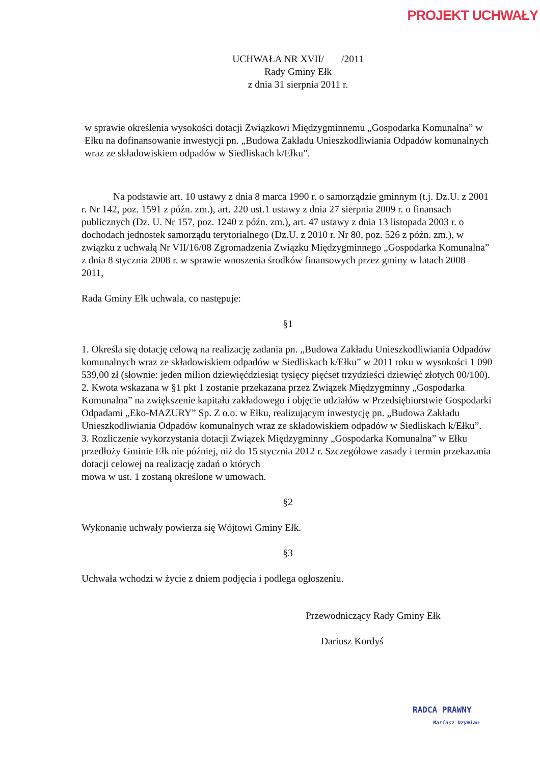PROJEKT UCHWAŁY
UCHWAŁA NR XVII/ /2011
Rady Gminy Ełk
z dnia 31 sierpnia 2011 r.
w sprawie określenia wysokości dotacji Związkowi Międzygminnemu „Gospodarka Komunalna” w Ełku na dofinansowanie inwestycji pn. „Budowa Zakładu Unieszkodliwiania Odpadów komunalnych wraz ze składowiskiem odpadów w Siedliskach k/Ełku”.
Na podstawie art. 10 ustawy z dnia 8 marca 1990 r. o samorządzie gminnym (t.j. Dz.U. z 2001 r. Nr 142, poz. 1591 z późn. zm.), art. 220 ust.1 ustawy z dnia 27 sierpnia 2009 r. o finansach publicznych (Dz. U. Nr 157, poz. 1240 z późn. zm.), art. 47 ustawy z dnia 13 listopada 2003 r. o dochodach jednostek samorządu terytorialnego (Dz.U. z 2010 r. Nr 80, poz. 526 z późn. zm.), w związku z uchwałą Nr VII/16/08 Zgromadzenia Związku Międzygminnego „Gospodarka Komunalna” z dnia 8 stycznia 2008 r. w sprawie wnoszenia środków finansowych przez gminy w latach 2008 – 2011,
Rada Gminy Ełk uchwala, co następuje:
§1
1. Określa się dotację celową na realizację zadania pn. „Budowa Zakładu Unieszkodliwiania Odpadów komunalnych wraz ze składowiskiem odpadów w Siedliskach k/Ełku” w 2011 roku w wysokości 1 090 539,00 zł (słownie: jeden milion dziewięćdziesiąt tysięcy pięćset trzydzieści dziewięć złotych 00/100).
2. Kwota wskazana w §1 pkt 1 zostanie przekazana przez Związek Międzygminny „Gospodarka Komunalna” na zwiększenie kapitału zakładowego i objęcie udziałów w Przedsiębiorstwie Gospodarki Odpadami „Eko-MAZURY” Sp. Z o.o. w Ełku, realizującym inwestycję pn. „Budowa Zakładu Unieszkodliwiania Odpadów komunalnych wraz ze składowiskiem odpadów w Siedliskach k/Ełku”.
3. Rozliczenie wykorzystania dotacji Związek Międzygminny „Gospodarka Komunalna” w Ełku przedłoży Gminie Ełk nie później, niż do 15 stycznia 2012 r. Szczegółowe zasady i termin przekazania dotacji celowej na realizację zadań o których
mowa w ust. 1 zostaną określone w umowach.
§2
Wykonanie uchwały powierza się Wójtowi Gminy Ełk.
§3
Uchwała wchodzi w życie z dniem podjęcia i podlega ogłoszeniu.
Przewodniczący Rady Gminy Ełk
Dariusz Kordyś
RADCA PRAWNY
Mariusz Dzymian